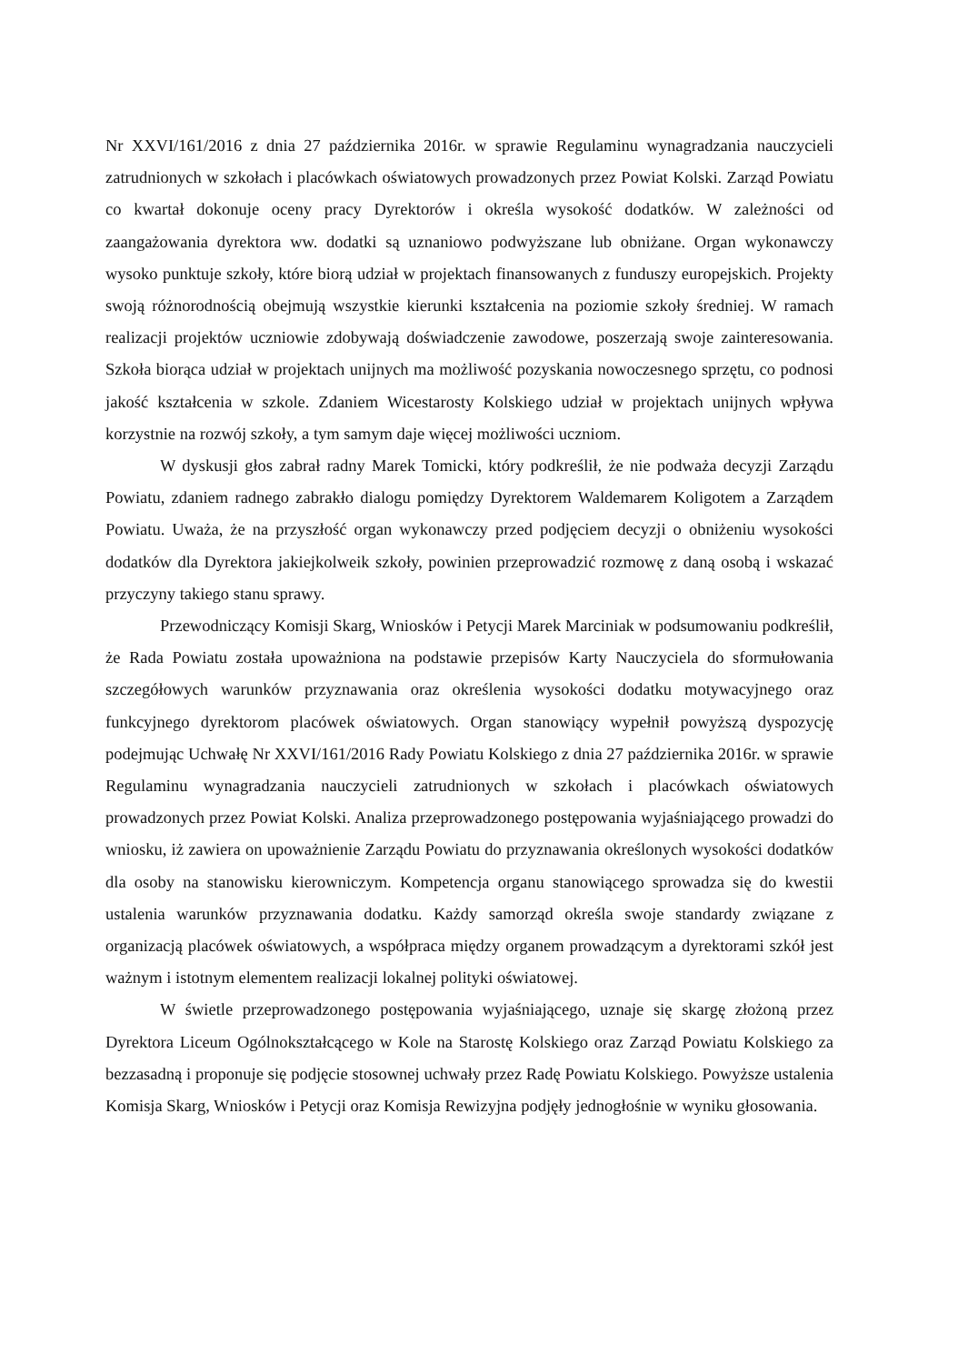Nr XXVI/161/2016 z dnia 27 października 2016r. w sprawie Regulaminu wynagradzania nauczycieli zatrudnionych w szkołach i placówkach oświatowych prowadzonych przez Powiat Kolski. Zarząd Powiatu co kwartał dokonuje oceny pracy Dyrektorów i określa wysokość dodatków. W zależności od zaangażowania dyrektora ww. dodatki są uznaniowo podwyższane lub obniżane. Organ wykonawczy wysoko punktuje szkoły, które biorą udział w projektach finansowanych z funduszy europejskich. Projekty swoją różnorodnością obejmują wszystkie kierunki kształcenia na poziomie szkoły średniej. W ramach realizacji projektów uczniowie zdobywają doświadczenie zawodowe, poszerzają swoje zainteresowania. Szkoła biorąca udział w projektach unijnych ma możliwość pozyskania nowoczesnego sprzętu, co podnosi jakość kształcenia w szkole. Zdaniem Wicestarosty Kolskiego udział w projektach unijnych wpływa korzystnie na rozwój szkoły, a tym samym daje więcej możliwości uczniom.
W dyskusji głos zabrał radny Marek Tomicki, który podkreślił, że nie podważa decyzji Zarządu Powiatu, zdaniem radnego zabrakło dialogu pomiędzy Dyrektorem Waldemarem Koligotem a Zarządem Powiatu. Uważa, że na przyszłość organ wykonawczy przed podjęciem decyzji o obniżeniu wysokości dodatków dla Dyrektora jakiejkolweik szkoły, powinien przeprowadzić rozmowę z daną osobą i wskazać przyczyny takiego stanu sprawy.
Przewodniczący Komisji Skarg, Wniosków i Petycji Marek Marciniak w podsumowaniu podkreślił, że Rada Powiatu została upoważniona na podstawie przepisów Karty Nauczyciela do sformułowania szczegółowych warunków przyznawania oraz określenia wysokości dodatku motywacyjnego oraz funkcyjnego dyrektorom placówek oświatowych. Organ stanowiący wypełnił powyższą dyspozycję podejmując Uchwałę Nr XXVI/161/2016 Rady Powiatu Kolskiego z dnia 27 października 2016r. w sprawie Regulaminu wynagradzania nauczycieli zatrudnionych w szkołach i placówkach oświatowych prowadzonych przez Powiat Kolski. Analiza przeprowadzonego postępowania wyjaśniającego prowadzi do wniosku, iż zawiera on upoważnienie Zarządu Powiatu do przyznawania określonych wysokości dodatków dla osoby na stanowisku kierowniczym. Kompetencja organu stanowiącego sprowadza się do kwestii ustalenia warunków przyznawania dodatku. Każdy samorząd określa swoje standardy związane z organizacją placówek oświatowych, a współpraca między organem prowadzącym a dyrektorami szkół jest ważnym i istotnym elementem realizacji lokalnej polityki oświatowej.
W świetle przeprowadzonego postępowania wyjaśniającego, uznaje się skargę złożoną przez Dyrektora Liceum Ogólnokształcącego w Kole na Starostę Kolskiego oraz Zarząd Powiatu Kolskiego za bezzasadną i proponuje się podjęcie stosownej uchwały przez Radę Powiatu Kolskiego. Powyższe ustalenia Komisja Skarg, Wniosków i Petycji oraz Komisja Rewizyjna podjęły jednogłośnie w wyniku głosowania.